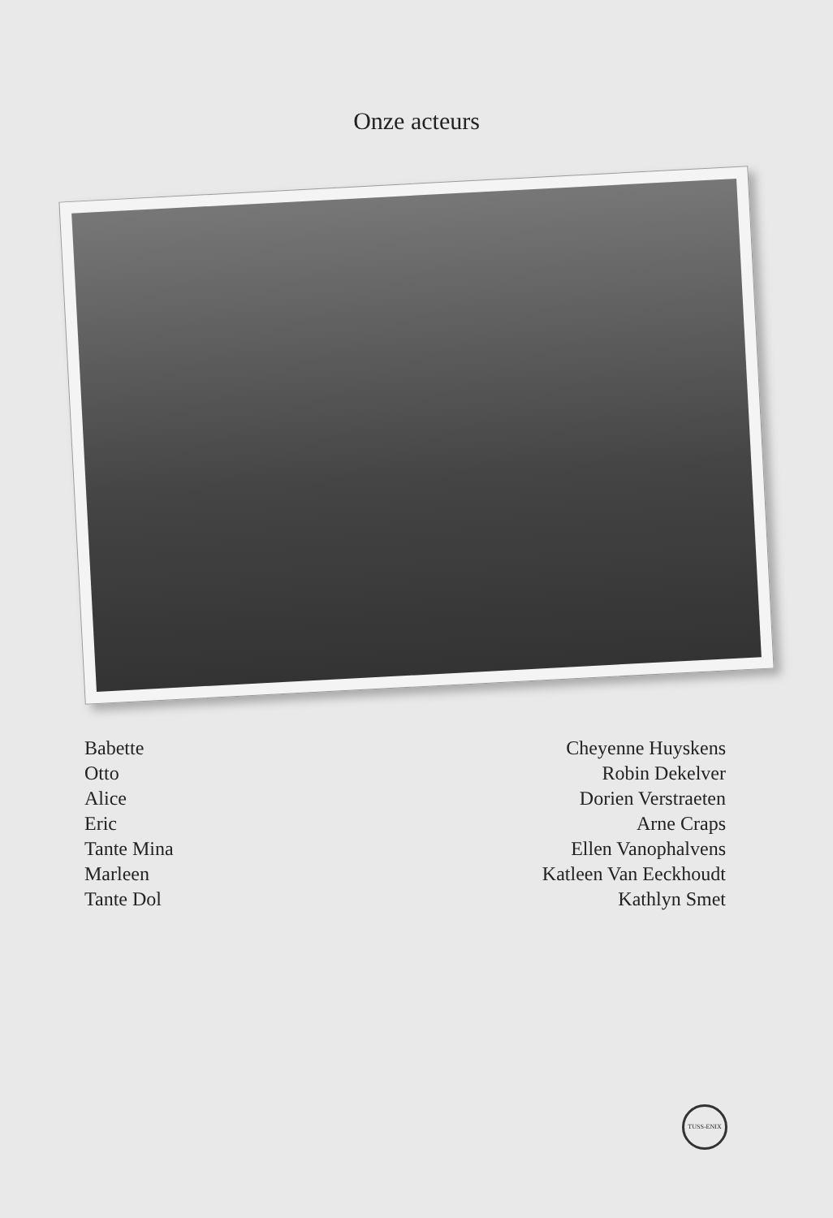Onze acteurs
| Babette | Cheyenne Huyskens |
| Otto | Robin Dekelver |
| Alice | Dorien Verstraeten |
| Eric | Arne Craps |
| Tante Mina | Ellen Vanophalvens |
| Marleen | Katleen Van Eeckhoudt |
| Tante Dol | Kathlyn Smet |
TUSS-ENIX